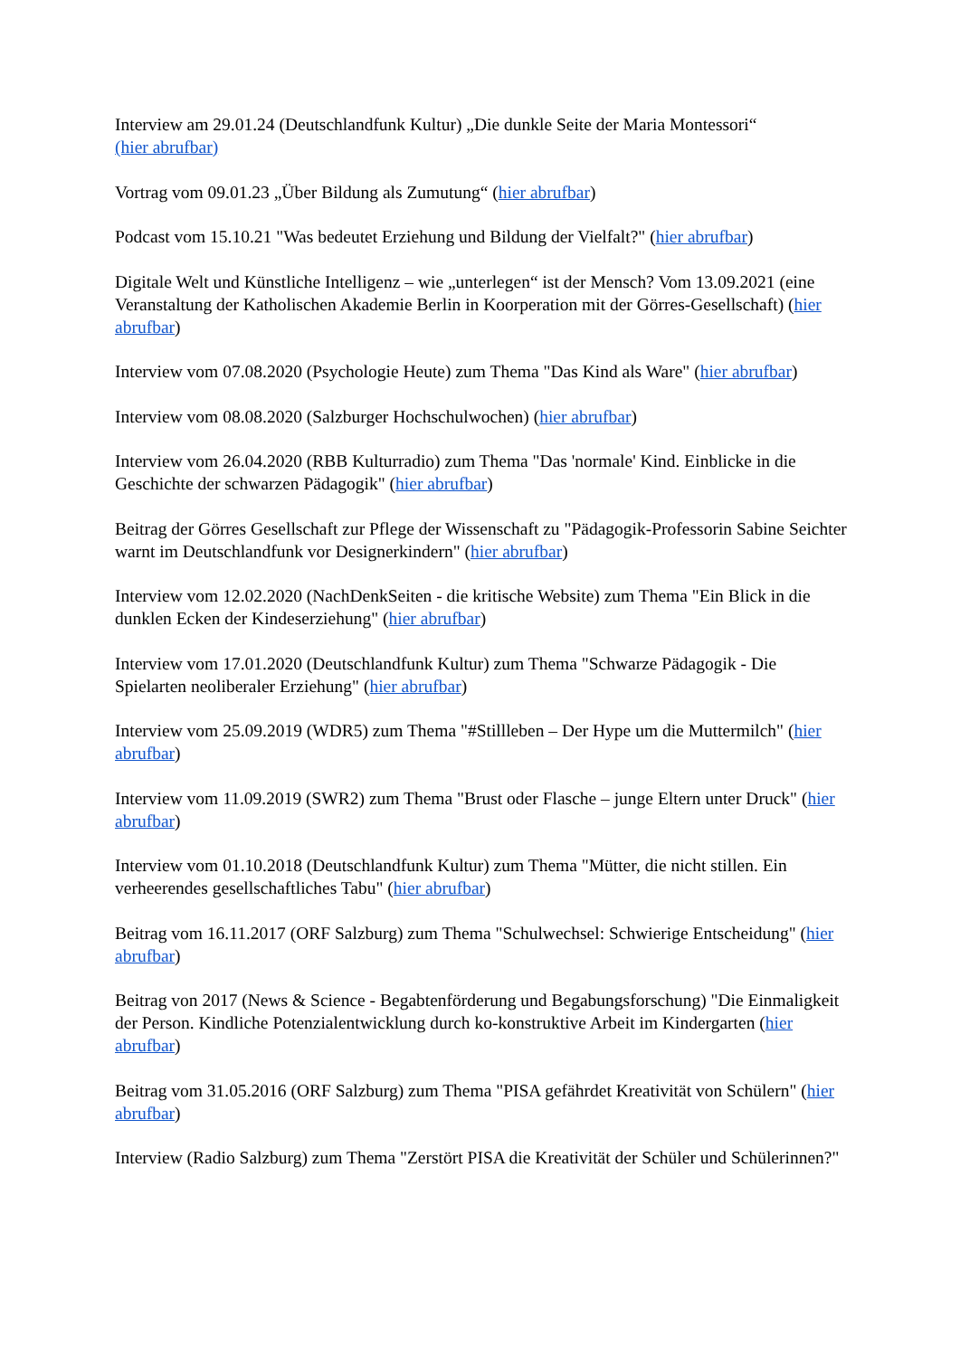Interview am 29.01.24 (Deutschlandfunk Kultur) „Die dunkle Seite der Maria Montessori“
(hier abrufbar)
Vortrag vom 09.01.23 „Über Bildung als Zumutung“ (hier abrufbar)
Podcast vom 15.10.21 "Was bedeutet Erziehung und Bildung der Vielfalt?" (hier abrufbar)
Digitale Welt und Künstliche Intelligenz – wie „unterlegen“ ist der Mensch? Vom 13.09.2021 (eine Veranstaltung der Katholischen Akademie Berlin in Koorperation mit der Görres-Gesellschaft) (hier abrufbar)
Interview vom 07.08.2020 (Psychologie Heute) zum Thema "Das Kind als Ware" (hier abrufbar)
Interview vom 08.08.2020 (Salzburger Hochschulwochen) (hier abrufbar)
Interview vom 26.04.2020 (RBB Kulturradio) zum Thema "Das 'normale' Kind. Einblicke in die Geschichte der schwarzen Pädagogik" (hier abrufbar)
Beitrag der Görres Gesellschaft zur Pflege der Wissenschaft zu "Pädagogik-Professorin Sabine Seichter warnt im Deutschlandfunk vor Designerkindern" (hier abrufbar)
Interview vom 12.02.2020 (NachDenkSeiten - die kritische Website) zum Thema "Ein Blick in die dunklen Ecken der Kindeserziehung" (hier abrufbar)
Interview vom 17.01.2020 (Deutschlandfunk Kultur) zum Thema "Schwarze Pädagogik - Die Spielarten neoliberaler Erziehung" (hier abrufbar)
Interview vom 25.09.2019 (WDR5) zum Thema "#Stillleben – Der Hype um die Muttermilch" (hier abrufbar)
Interview vom 11.09.2019 (SWR2) zum Thema "Brust oder Flasche – junge Eltern unter Druck" (hier abrufbar)
Interview vom 01.10.2018 (Deutschlandfunk Kultur) zum Thema "Mütter, die nicht stillen. Ein verheerendes gesellschaftliches Tabu" (hier abrufbar)
Beitrag vom 16.11.2017 (ORF Salzburg) zum Thema "Schulwechsel: Schwierige Entscheidung" (hier abrufbar)
Beitrag von 2017 (News & Science - Begabtenförderung und Begabungsforschung) "Die Einmaligkeit der Person. Kindliche Potenzialentwicklung durch ko-konstruktive Arbeit im Kindergarten (hier abrufbar)
Beitrag vom 31.05.2016 (ORF Salzburg) zum Thema "PISA gefährdet Kreativität von Schülern" (hier abrufbar)
Interview (Radio Salzburg) zum Thema "Zerstört PISA die Kreativität der Schüler und Schülerinnen?"